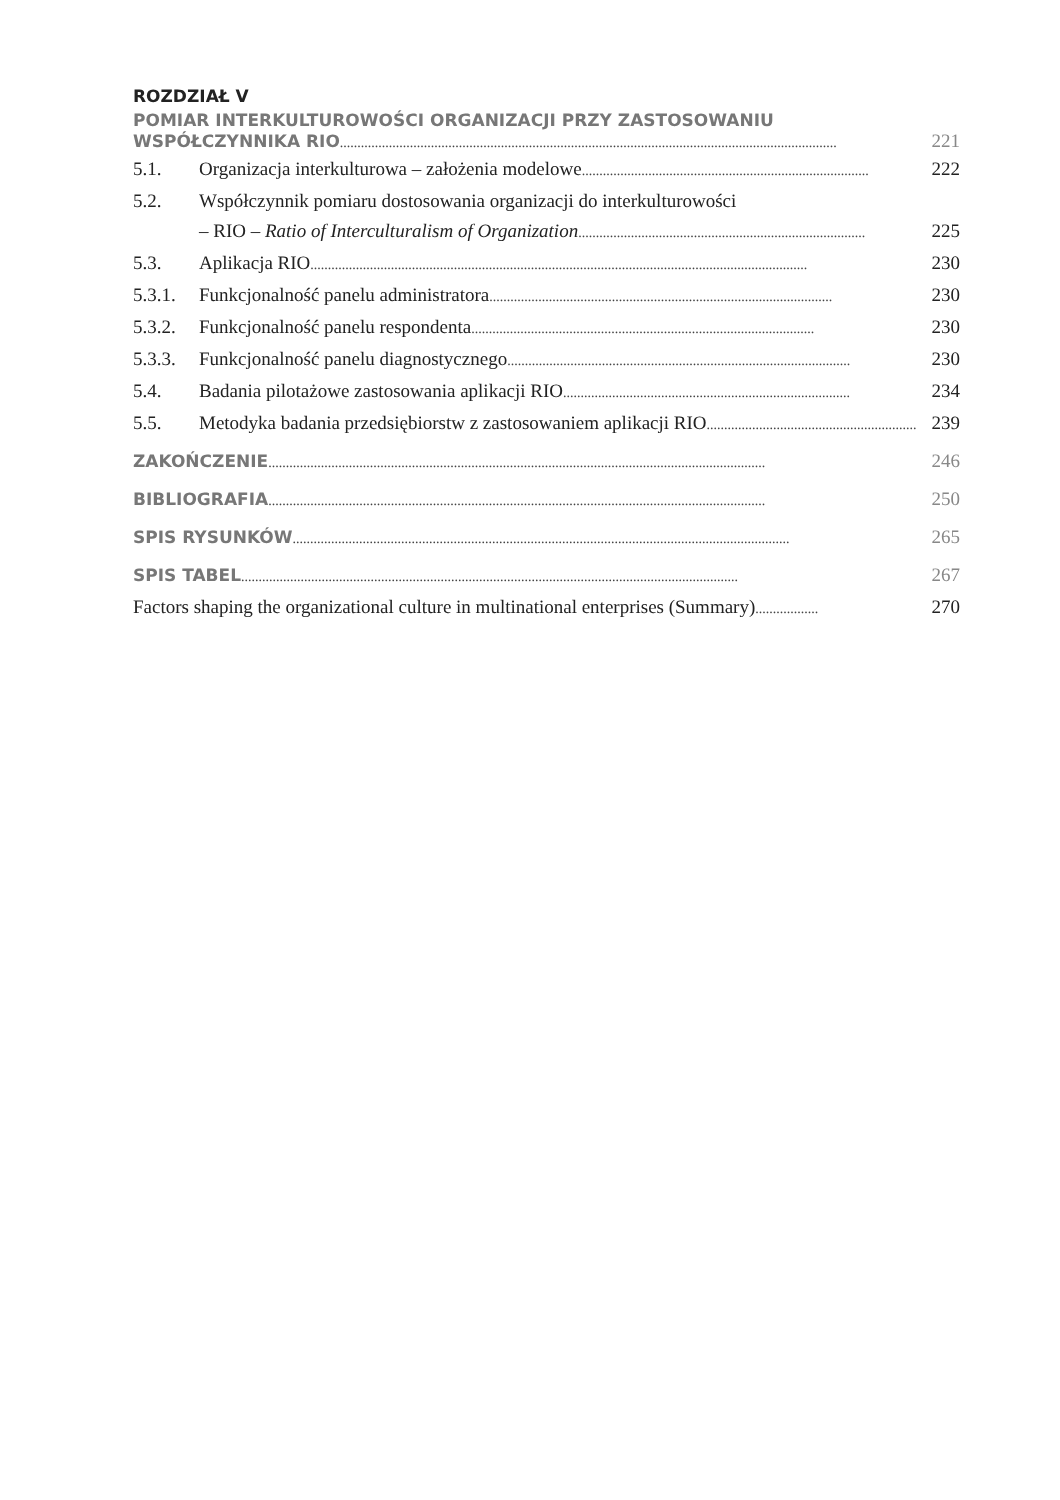ROZDZIAŁ V
POMIAR INTERKULTUROWOŚCI ORGANIZACJI PRZY ZASTOSOWANIU
WSPÓŁCZYNNIKA RIO.............................................................................................................................................. 221
5.1. Organizacja interkulturowa – założenia modelowe.................................................................................. 222
5.2. Współczynnik pomiaru dostosowania organizacji do interkulturowości
– RIO – Ratio of Interculturalism of Organization.................................................................................. 225
5.3. Aplikacja RIO.............................................................................................................................................. 230
5.3.1. Funkcjonalność panelu administratora.................................................................................................. 230
5.3.2. Funkcjonalność panelu respondenta.................................................................................................. 230
5.3.3. Funkcjonalność panelu diagnostycznego.................................................................................................. 230
5.4. Badania pilotażowe zastosowania aplikacji RIO.................................................................................. 234
5.5. Metodyka badania przedsiębiorstw z zastosowaniem aplikacji RIO.................................................................. 239
ZAKOŃCZENIE.............................................................................................................................................. 246
BIBLIOGRAFIA.............................................................................................................................................. 250
SPIS RYSUNKÓW.............................................................................................................................................. 265
SPIS TABEL.............................................................................................................................................. 267
Factors shaping the organizational culture in multinational enterprises (Summary).................. 270